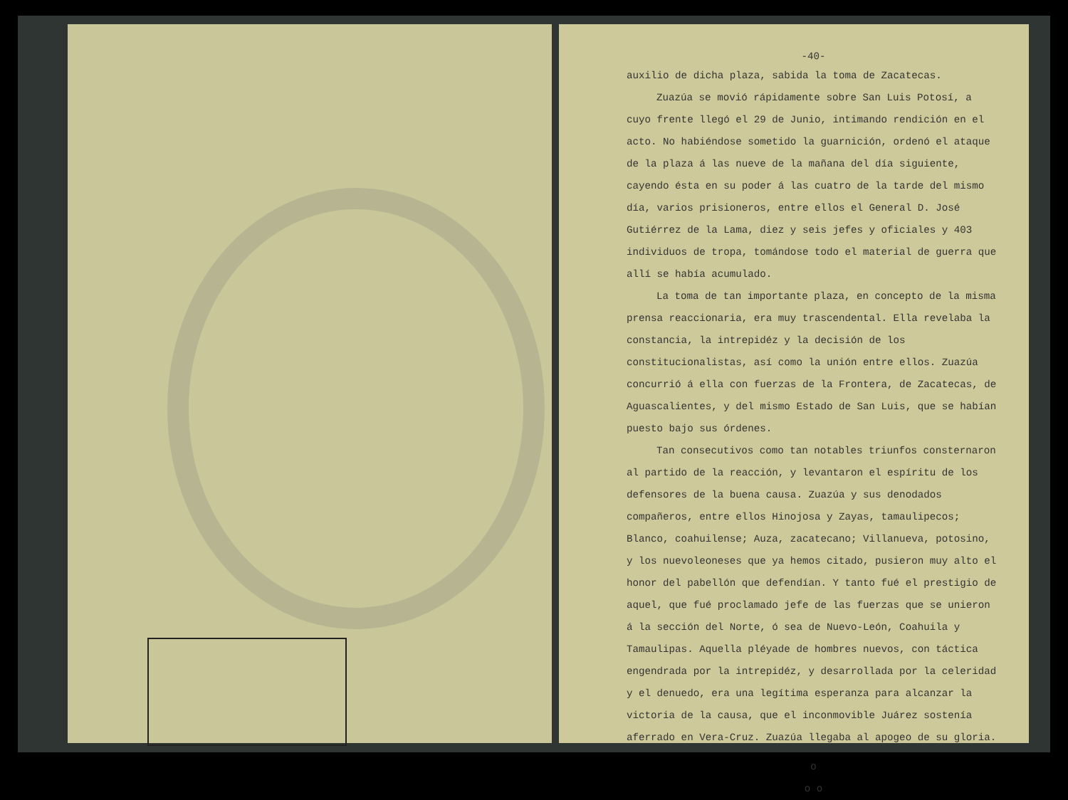-40-
auxilio de dicha plaza, sabida la toma de Zacatecas.
Zuazúa se movió rápidamente sobre San Luis Potosí, a cuyo frente llegó el 29 de Junio, intimando rendición en el acto. No habiéndose sometido la guarnición, ordenó el ataque de la plaza á las nueve de la mañana del día siguiente, cayendo ésta en su poder á las cuatro de la tarde del mismo día, varios prisioneros, entre ellos el General D. José Gutiérrez de la Lama, diez y seis jefes y oficiales y 403 individuos de tropa, tomándose todo el material de guerra que allí se había acumulado.
La toma de tan importante plaza, en concepto de la misma prensa reaccionaria, era muy trascendental. Ella revelaba la constancia, la intrepidéz y la decisión de los constitucionalistas, así como la unión entre ellos. Zuazúa concurrió á ella con fuerzas de la Frontera, de Zacatecas, de Aguascalientes, y del mismo Estado de San Luis, que se habían puesto bajo sus órdenes.
Tan consecutivos como tan notables triunfos consternaron al partido de la reacción, y levantaron el espíritu de los defensores de la buena causa. Zuazúa y sus denodados compañeros, entre ellos Hinojosa y Zayas, tamaulipecos; Blanco, coahuilense; Auza, zacatecano; Villanueva, potosino, y los nuevoleoneses que ya hemos citado, pusieron muy alto el honor del pabellón que defendían. Y tanto fué el prestigio de aquel, que fué proclamado jefe de las fuerzas que se unieron á la sección del Norte, ó sea de Nuevo-León, Coahuila y Tamaulipas. Aquella pléyade de hombres nuevos, con táctica engendrada por la intrepidéz, y desarrollada por la celeridad y el denuedo, era una legítima esperanza para alcanzar la victoria de la causa, que el inconmovible Juárez sostenía aferrado en Vera-Cruz. Zuazúa llegaba al apogeo de su gloria.
o
o o